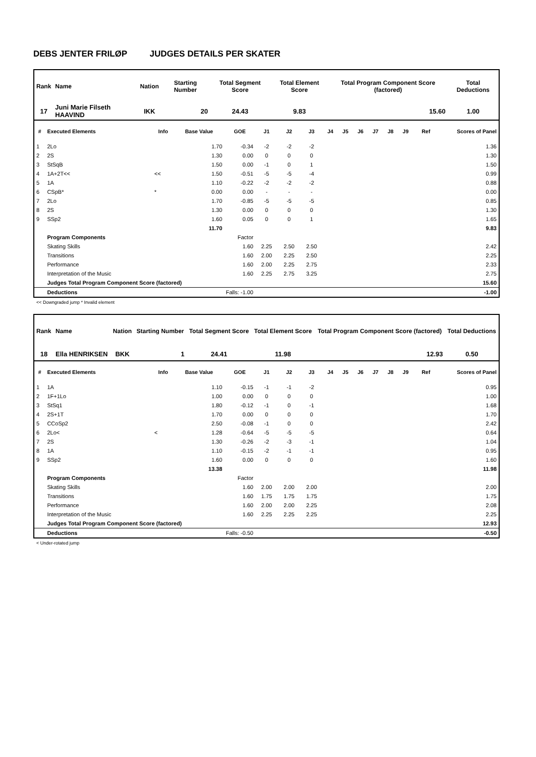DEBS JENTER FRILØP JUDGES DETAILS PER SKATER
| Rank | Name | Nation | Starting Number | Total Segment Score | Total Element Score | Total Program Component Score (factored) | Total Deductions |
| --- | --- | --- | --- | --- | --- | --- | --- |
| 17 | Juni Marie Filseth HAAVIND | IKK | 20 | 24.43 | 9.83 | 15.60 | 1.00 |
| # | Executed Elements | Info | Base Value | GOE | J1 | J2 | J3 | J4 | J5 | J6 | J7 | J8 | J9 | Ref | Scores of Panel |
| --- | --- | --- | --- | --- | --- | --- | --- | --- | --- | --- | --- | --- | --- | --- | --- |
| 1 | 2Lo | | 1.70 | -0.34 | -2 | -2 | -2 | | | | | | | | 1.36 |
| 2 | 2S | | 1.30 | 0.00 | 0 | 0 | 0 | | | | | | | | 1.30 |
| 3 | StSqB | | 1.50 | 0.00 | -1 | 0 | 1 | | | | | | | | 1.50 |
| 4 | 1A+2T<< | << | 1.50 | -0.51 | -5 | -5 | -4 | | | | | | | | 0.99 |
| 5 | 1A | | 1.10 | -0.22 | -2 | -2 | -2 | | | | | | | | 0.88 |
| 6 | CSpB* | * | 0.00 | 0.00 | - | - | - | | | | | | | | 0.00 |
| 7 | 2Lo | | 1.70 | -0.85 | -5 | -5 | -5 | | | | | | | | 0.85 |
| 8 | 2S | | 1.30 | 0.00 | 0 | 0 | 0 | | | | | | | | 1.30 |
| 9 | SSp2 | | 1.60 | 0.05 | 0 | 0 | 1 | | | | | | | | 1.65 |
| | | | 11.70 | | | | | | | | | | | | 9.83 |
| | Program Components | | | Factor | | | | | | | | | | | |
| | Skating Skills | | | 1.60 | 2.25 | 2.50 | 2.50 | | | | | | | | 2.42 |
| | Transitions | | | 1.60 | 2.00 | 2.25 | 2.50 | | | | | | | | 2.25 |
| | Performance | | | 1.60 | 2.00 | 2.25 | 2.75 | | | | | | | | 2.33 |
| | Interpretation of the Music | | | 1.60 | 2.25 | 2.75 | 3.25 | | | | | | | | 2.75 |
| | Judges Total Program Component Score (factored) | | | | | | | | | | | | | | 15.60 |
| | Deductions | | Falls: -1.00 | | | | | | | | | | | | -1.00 |
<< Downgraded jump * Invalid element
| Rank | Name | Nation | Starting Number | Total Segment Score | Total Element Score | Total Program Component Score (factored) | Total Deductions |
| --- | --- | --- | --- | --- | --- | --- | --- |
| 18 | Ella HENRIKSEN | BKK | 1 | 24.41 | 11.98 | 12.93 | 0.50 |
| # | Executed Elements | Info | Base Value | GOE | J1 | J2 | J3 | J4 | J5 | J6 | J7 | J8 | J9 | Ref | Scores of Panel |
| --- | --- | --- | --- | --- | --- | --- | --- | --- | --- | --- | --- | --- | --- | --- | --- |
| 1 | 1A | | 1.10 | -0.15 | -1 | -1 | -2 | | | | | | | | 0.95 |
| 2 | 1F+1Lo | | 1.00 | 0.00 | 0 | 0 | 0 | | | | | | | | 1.00 |
| 3 | StSq1 | | 1.80 | -0.12 | -1 | 0 | -1 | | | | | | | | 1.68 |
| 4 | 2S+1T | | 1.70 | 0.00 | 0 | 0 | 0 | | | | | | | | 1.70 |
| 5 | CCoSp2 | | 2.50 | -0.08 | -1 | 0 | 0 | | | | | | | | 2.42 |
| 6 | 2Lo< | < | 1.28 | -0.64 | -5 | -5 | -5 | | | | | | | | 0.64 |
| 7 | 2S | | 1.30 | -0.26 | -2 | -3 | -1 | | | | | | | | 1.04 |
| 8 | 1A | | 1.10 | -0.15 | -2 | -1 | -1 | | | | | | | | 0.95 |
| 9 | SSp2 | | 1.60 | 0.00 | 0 | 0 | 0 | | | | | | | | 1.60 |
| | | | 13.38 | | | | | | | | | | | | 11.98 |
| | Program Components | | | Factor | | | | | | | | | | | |
| | Skating Skills | | | 1.60 | 2.00 | 2.00 | 2.00 | | | | | | | | 2.00 |
| | Transitions | | | 1.60 | 1.75 | 1.75 | 1.75 | | | | | | | | 1.75 |
| | Performance | | | 1.60 | 2.00 | 2.00 | 2.25 | | | | | | | | 2.08 |
| | Interpretation of the Music | | | 1.60 | 2.25 | 2.25 | 2.25 | | | | | | | | 2.25 |
| | Judges Total Program Component Score (factored) | | | | | | | | | | | | | | 12.93 |
| | Deductions | | Falls: -0.50 | | | | | | | | | | | | -0.50 |
< Under-rotated jump